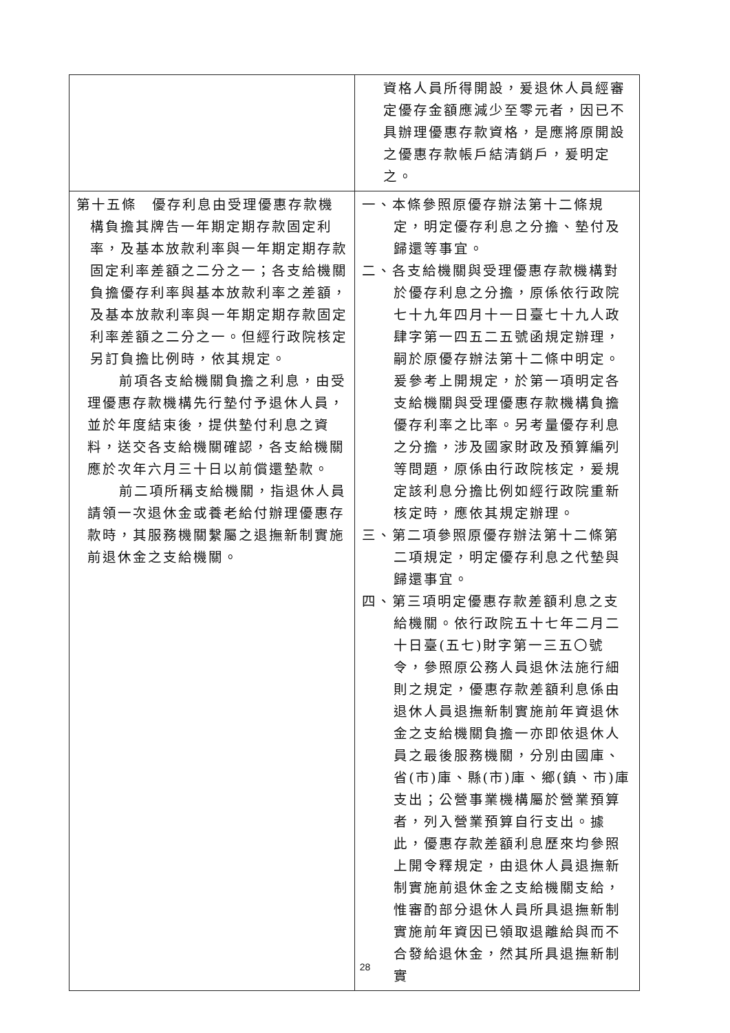| | 資格人員所得開設，爰退休人員經審定優存金額應減少至零元者，因已不具辦理優惠存款資格，是應將原開設之優惠存款帳戶結清銷戶，爰明定之。 |
| 第十五條 優存利息由受理優惠存款機構負擔其牌告一年期定期存款固定利率，及基本放款利率與一年期定期存款固定利率差額之二分之一；各支給機關負擔優存利率與基本放款利率之差額，及基本放款利率與一年期定期存款固定利率差額之二分之一。但經行政院核定另訂負擔比例時，依其規定。 前項各支給機關負擔之利息，由受理優惠存款機構先行墊付予退休人員，並於年度結束後，提供墊付利息之資料，送交各支給機關確認，各支給機關應於次年六月三十日以前償還墊款。 前二項所稱支給機關，指退休人員請領一次退休金或養老給付辦理優惠存款時，其服務機關繫屬之退撫新制實施前退休金之支給機關。 | 一、本條參照原優存辦法第十二條規定，明定優存利息之分擔、墊付及歸還等事宜。 二、各支給機關與受理優惠存款機構對於優存利息之分擔，原係依行政院七十九年四月十一日臺七十九人政肆字第一四五二五號函規定辦理，嗣於原優存辦法第十二條中明定。爰參考上開規定，於第一項明定各支給機關與受理優惠存款機構負擔優存利率之比率。另考量優存利息之分擔，涉及國家財政及預算編列等問題，原係由行政院核定，爰規定該利息分擔比例如經行政院重新核定時，應依其規定辦理。 三、第二項參照原優存辦法第十二條第二項規定，明定優存利息之代墊與歸還事宜。 四、第三項明定優惠存款差額利息之支給機關。依行政院五十七年二月二十日臺(五七)財字第一三五〇號令，參照原公務人員退休法施行細則之規定，優惠存款差額利息係由退休人員退撫新制實施前年資退休金之支給機關負擔一亦即依退休人員之最後服務機關，分別由國庫、省(市)庫、縣(市)庫、鄉(鎮、市)庫支出；公營事業機構屬於營業預算者，列入營業預算自行支出。據此，優惠存款差額利息歷來均參照上開令釋規定，由退休人員退撫新制實施前退休金之支給機關支給，惟審酌部分退休人員所具退撫新制實施前年資因已領取退離給與而不合發給退休金，然其所具退撫新制實 |
28